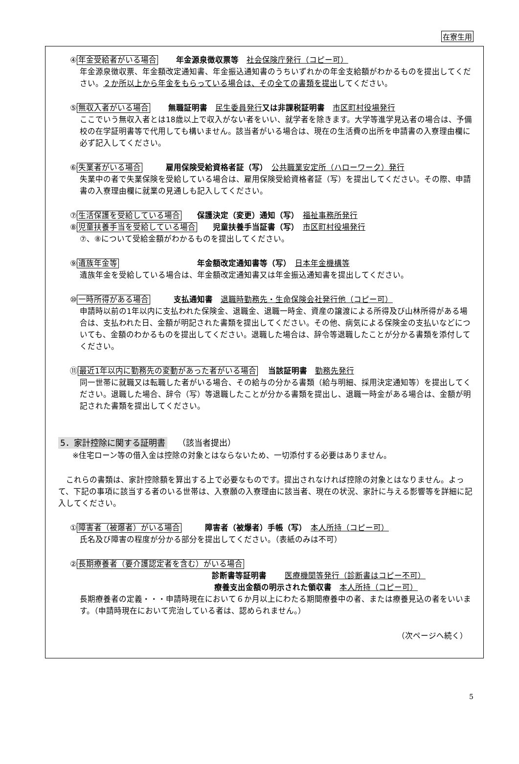在寮生用
④年金受給者がいる場合　　 年金源泉徴収票等　社会保険庁発行（コピー可）
年金源泉徴収票、年金額改定通知書、年金振込通知書のうちいずれかの年金支給額がわかるものを提出してください。２か所以上から年金をもらっている場合は、その全ての書類を提出してください。
⑤無収入者がいる場合　　 無職証明書　民生委員発行 又は非課税証明書　市区町村役場発行
ここでいう無収入者とは18歳以上で収入がない者をいい、就学者を除きます。大学等進学見込者の場合は、予備校の在学証明書等で代用しても構いません。該当者がいる場合は、現在の生活費の出所を申請書の入寮理由欄に必ず記入してください。
⑥失業者がいる場合　　　雇用保険受給資格者証（写）　公共職業安定所（ハローワーク）発行
失業中の者で失業保険を受給している場合は、雇用保険受給資格者証（写）を提出してください。その際、申請書の入寮理由欄に就業の見通しも記入してください。
⑦生活保護を受給している場合　　保護決定（変更）通知（写）　福祉事務所発行
⑧児童扶養手当を受給している場合　　児童扶養手当証書（写）　市区町村役場発行
⑦、⑧について受給金額がわかるものを提出してください。
⑨遺族年金等　　　　　　　　　　年金額改定通知書等（写）　日本年金機構等
遺族年金を受給している場合は、年金額改定通知書又は年金振込通知書を提出してください。
⑩一時所得がある場合　　　支払通知書　退職時勤務先・生命保険会社発行他（コピー可）
申請時以前の1年以内に支払われた保険金、退職金、退職一時金、資産の譲渡による所得及び山林所得がある場合は、支払われた日、金額が明記された書類を提出してください。その他、病気による保険金の支払いなどについても、金額のわかるものを提出してください。退職した場合は、辞令等退職したことが分かる書類を添付してください。
⑪最近1年以内に勤務先の変動があった者がいる場合　 当該証明書　勤務先発行
同一世帯に就職又は転職した者がいる場合、その給与の分かる書類（給与明細、採用決定通知等）を提出してください。退職した場合、辞令（写）等退職したことが分かる書類を提出し、退職一時金がある場合は、金額が明記された書類を提出してください。
5．家計控除に関する証明書　 （該当者提出）
※住宅ローン等の借入金は控除の対象とはならないため、一切添付する必要はありません。
　これらの書類は、家計控除額を算出する上で必要なものです。提出されなければ控除の対象とはなりません。よって、下記の事項に該当する者のいる世帯は、入寮願の入寮理由に該当者、現在の状況、家計に与える影響等を詳細に記入してください。
①障害者（被爆者）がいる場合　　　障害者（被爆者）手帳（写）　本人所持（コピー可）
氏名及び障害の程度が分かる部分を提出してください。（表紙のみは不可）
②長期療養者（要介護認定者を含む）がいる場合
診断書等証明書　　 医療機関等発行（診断書はコピー不可）
療養支出金額の明示された領収書　本人所持（コピー可）
長期療養者の定義・・・申請時現在において６か月以上にわたる期間療養中の者、または療養見込の者をいいます。（申請時現在において完治している者は、認められません。）
（次ページへ続く）
5